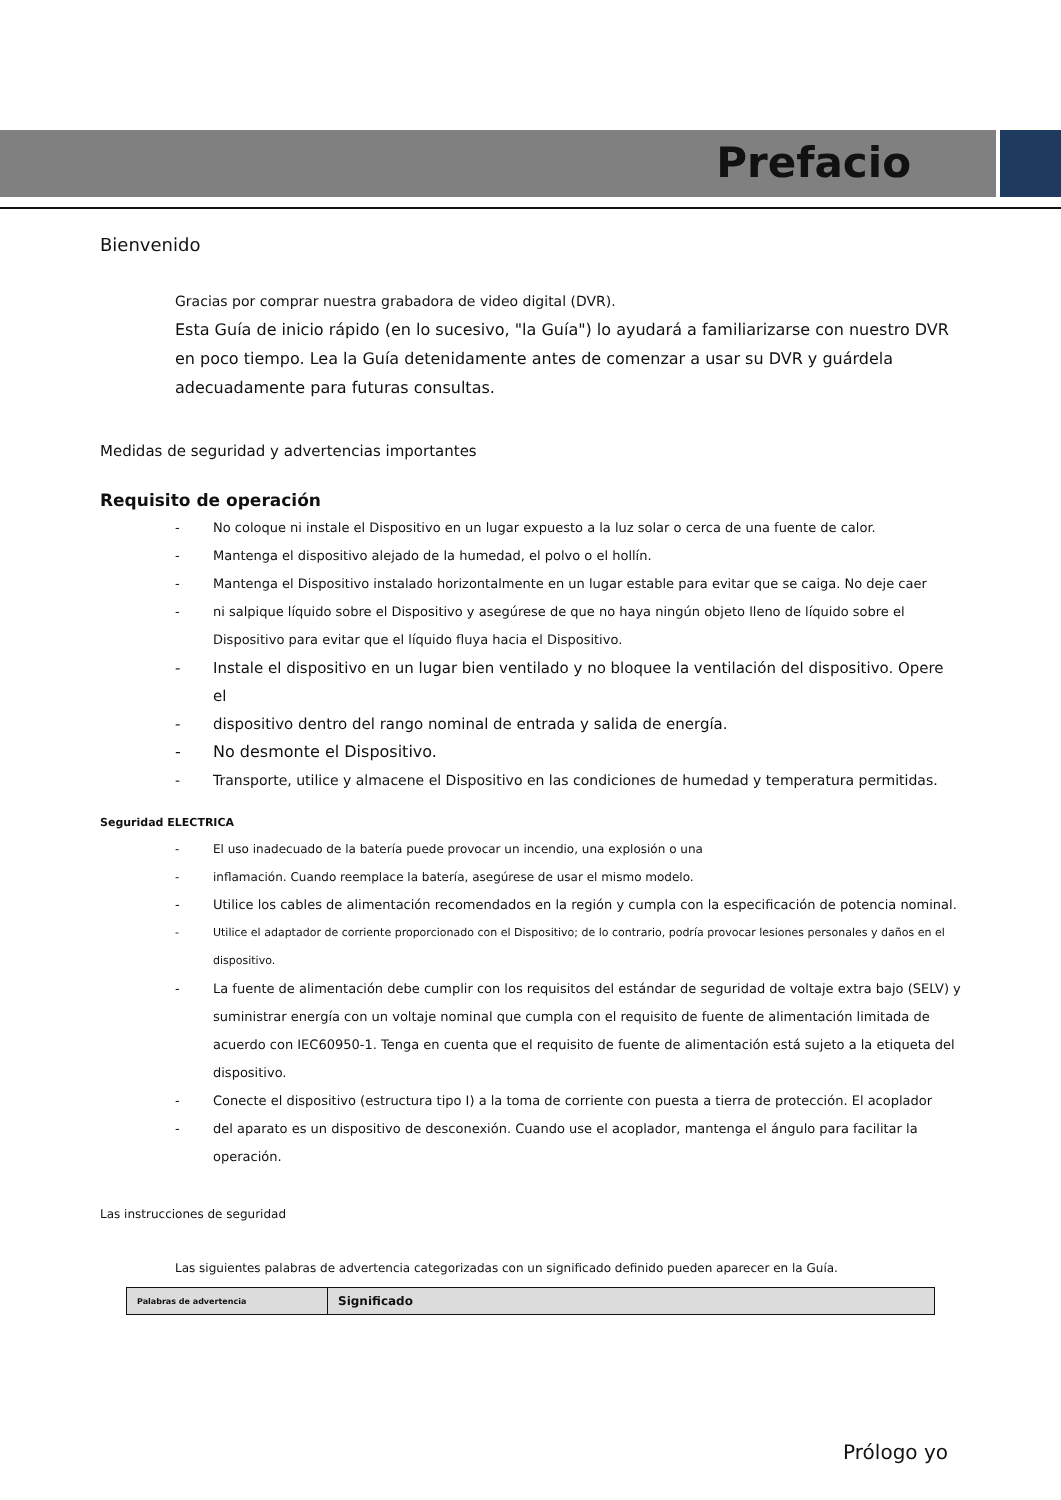Prefacio
Bienvenido
Gracias por comprar nuestra grabadora de video digital (DVR).
Esta Guía de inicio rápido (en lo sucesivo, "la Guía") lo ayudará a familiarizarse con nuestro DVR en poco tiempo. Lea la Guía detenidamente antes de comenzar a usar su DVR y guárdela adecuadamente para futuras consultas.
Medidas de seguridad y advertencias importantes
Requisito de operación
- No coloque ni instale el Dispositivo en un lugar expuesto a la luz solar o cerca de una fuente de calor.
- Mantenga el dispositivo alejado de la humedad, el polvo o el hollín.
- Mantenga el Dispositivo instalado horizontalmente en un lugar estable para evitar que se caiga. No deje caer
- ni salpique líquido sobre el Dispositivo y asegúrese de que no haya ningún objeto lleno de líquido sobre el Dispositivo para evitar que el líquido fluya hacia el Dispositivo.
- Instale el dispositivo en un lugar bien ventilado y no bloquee la ventilación del dispositivo. Opere el
- dispositivo dentro del rango nominal de entrada y salida de energía.
- No desmonte el Dispositivo.
- Transporte, utilice y almacene el Dispositivo en las condiciones de humedad y temperatura permitidas.
Seguridad ELECTRICA
- El uso inadecuado de la batería puede provocar un incendio, una explosión o una
- inflamación. Cuando reemplace la batería, asegúrese de usar el mismo modelo.
- Utilice los cables de alimentación recomendados en la región y cumpla con la especificación de potencia nominal.
- Utilice el adaptador de corriente proporcionado con el Dispositivo; de lo contrario, podría provocar lesiones personales y daños en el dispositivo.
- La fuente de alimentación debe cumplir con los requisitos del estándar de seguridad de voltaje extra bajo (SELV) y suministrar energía con un voltaje nominal que cumpla con el requisito de fuente de alimentación limitada de acuerdo con IEC60950-1. Tenga en cuenta que el requisito de fuente de alimentación está sujeto a la etiqueta del dispositivo.
- Conecte el dispositivo (estructura tipo I) a la toma de corriente con puesta a tierra de protección. El acoplador
- del aparato es un dispositivo de desconexión. Cuando use el acoplador, mantenga el ángulo para facilitar la operación.
Las instrucciones de seguridad
Las siguientes palabras de advertencia categorizadas con un significado definido pueden aparecer en la Guía.
| Palabras de advertencia | Significado |
Prólogo yo